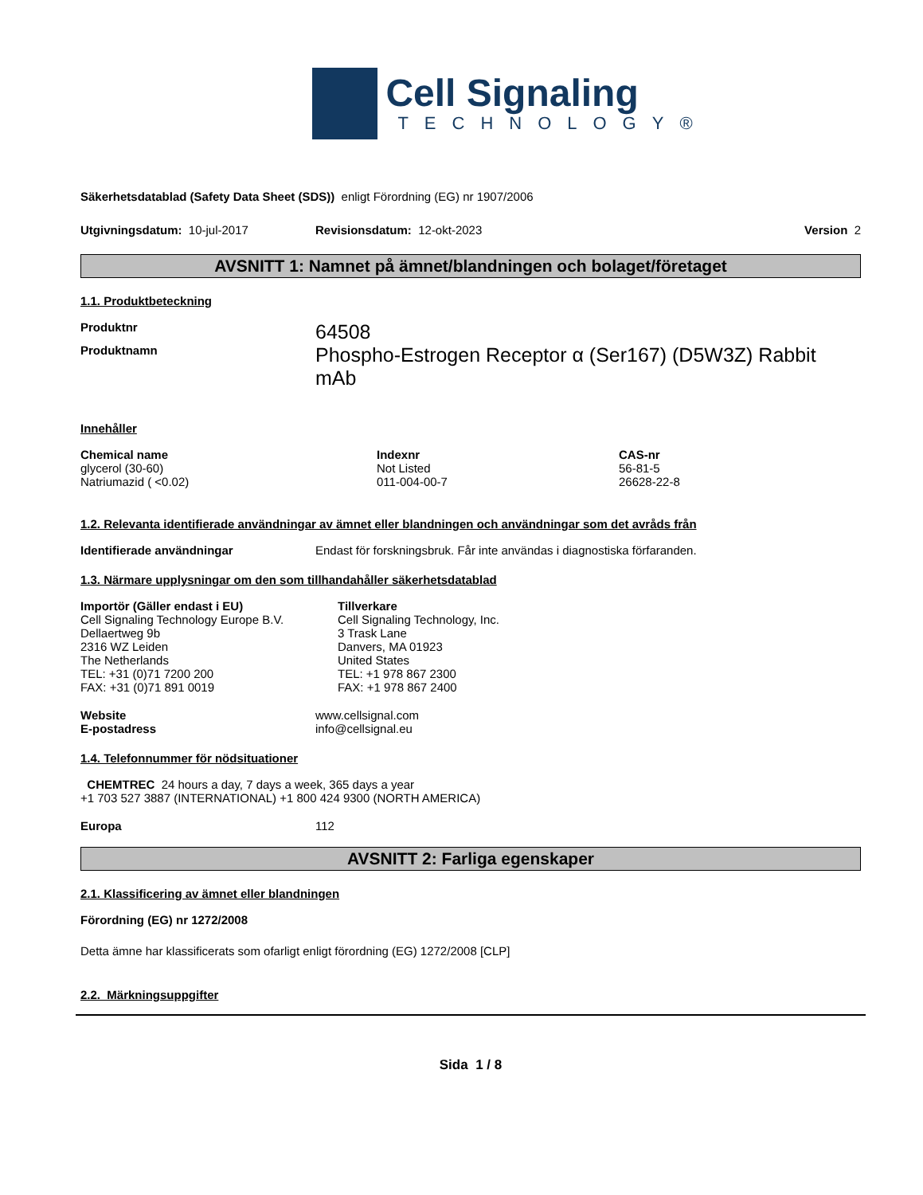Cell Signaling
TECHNOLOGY®
Säkerhetsdatablad (Safety Data Sheet (SDS)) enligt Förordning (EG) nr 1907/2006
Utgivningsdatum: 10-jul-2017 Revisionsdatum: 12-okt-2023 Version 2
AVSNITT 1: Namnet på ämnet/blandningen och bolaget/företaget
1.1. Produktbeteckning
Produktnr
64508
Produktnamn
Phospho-Estrogen Receptor α (Ser167) (D5W3Z) Rabbit mAb
Innehåller
| Chemical name | Indexnr | CAS-nr |
| --- | --- | --- |
| glycerol (30-60) | Not Listed | 56-81-5 |
| Natriumazid ( <0.02) | 011-004-00-7 | 26628-22-8 |
1.2. Relevanta identifierade användningar av ämnet eller blandningen och användningar som det avråds från
Identifierade användningar Endast för forskningsbruk. Får inte användas i diagnostiska förfaranden.
1.3. Närmare upplysningar om den som tillhandahåller säkerhetsdatablad
Importör (Gäller endast i EU)
Cell Signaling Technology Europe B.V.
Dellaertweg 9b
2316 WZ Leiden
The Netherlands
TEL: +31 (0)71 7200 200
FAX: +31 (0)71 891 0019
Tillverkare
Cell Signaling Technology, Inc.
3 Trask Lane
Danvers, MA 01923
United States
TEL: +1 978 867 2300
FAX: +1 978 867 2400
Website
E-postadress
www.cellsignal.com
info@cellsignal.eu
1.4. Telefonnummer för nödsituationer
CHEMTREC 24 hours a day, 7 days a week, 365 days a year
+1 703 527 3887 (INTERNATIONAL) +1 800 424 9300 (NORTH AMERICA)
Europa 112
AVSNITT 2: Farliga egenskaper
2.1. Klassificering av ämnet eller blandningen
Förordning (EG) nr 1272/2008
Detta ämne har klassificerats som ofarligt enligt förordning (EG) 1272/2008 [CLP]
2.2. Märkningsuppgifter
Sida 1 / 8